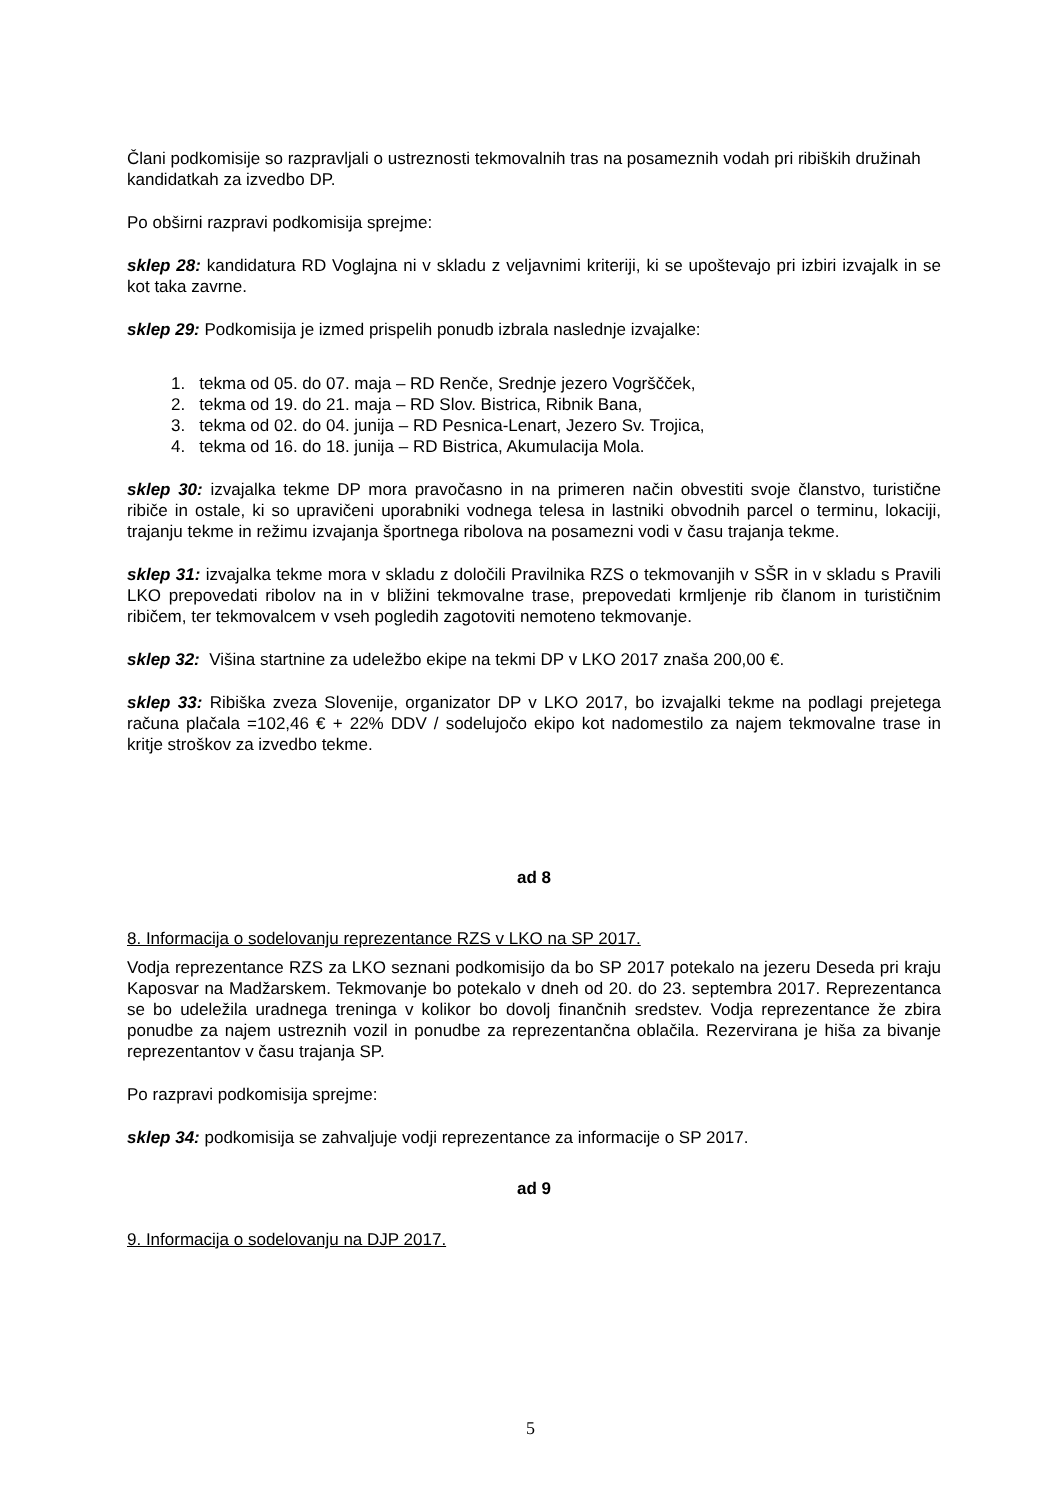Člani podkomisije so razpravljali o ustreznosti tekmovalnih tras na posameznih vodah pri ribiških družinah kandidatkah za izvedbo DP.
Po obširni razpravi podkomisija sprejme:
sklep 28: kandidatura RD Voglajna ni v skladu z veljavnimi kriteriji, ki se upoštevajo pri izbiri izvajalk in se kot taka zavrne.
sklep 29: Podkomisija je izmed prispelih ponudb izbrala naslednje izvajalke:
1. tekma od 05. do 07. maja – RD Renče, Srednje jezero Vogrščček,
2. tekma od 19. do 21. maja – RD Slov. Bistrica, Ribnik Bana,
3. tekma od 02. do 04. junija – RD Pesnica-Lenart, Jezero Sv. Trojica,
4. tekma od 16. do 18. junija – RD Bistrica, Akumulacija Mola.
sklep 30: izvajalka tekme DP mora pravočasno in na primeren način obvestiti svoje članstvo, turistične ribiče in ostale, ki so upravičeni uporabniki vodnega telesa in lastniki obvodnih parcel o terminu, lokaciji, trajanju tekme in režimu izvajanja športnega ribolova na posamezni vodi v času trajanja tekme.
sklep 31: izvajalka tekme mora v skladu z določili Pravilnika RZS o tekmovanjih v SŠR in v skladu s Pravili LKO prepovedati ribolov na in v bližini tekmovalne trase, prepovedati krmljenje rib članom in turističnim ribičem, ter tekmovalcem v vseh pogledih zagotoviti nemoteno tekmovanje.
sklep 32: Višina startnine za udeležbo ekipe na tekmi DP v LKO 2017 znaša 200,00 €.
sklep 33: Ribiška zveza Slovenije, organizator DP v LKO 2017, bo izvajalki tekme na podlagi prejetega računa plačala =102,46 € + 22% DDV / sodelujočo ekipo kot nadomestilo za najem tekmovalne trase in kritje stroškov za izvedbo tekme.
ad 8
8. Informacija o sodelovanju reprezentance RZS v LKO na SP 2017.
Vodja reprezentance RZS za LKO seznani podkomisijo da bo SP 2017 potekalo na jezeru Deseda pri kraju Kaposvar na Madžarskem. Tekmovanje bo potekalo v dneh od 20. do 23. septembra 2017. Reprezentanca se bo udeležila uradnega treninga v kolikor bo dovolj finančnih sredstev. Vodja reprezentance že zbira ponudbe za najem ustreznih vozil in ponudbe za reprezentančna oblačila. Rezervirana je hiša za bivanje reprezentantov v času trajanja SP.
Po razpravi podkomisija sprejme:
sklep 34: podkomisija se zahvaljuje vodji reprezentance za informacije o SP 2017.
ad 9
9. Informacija o sodelovanju na DJP 2017.
5